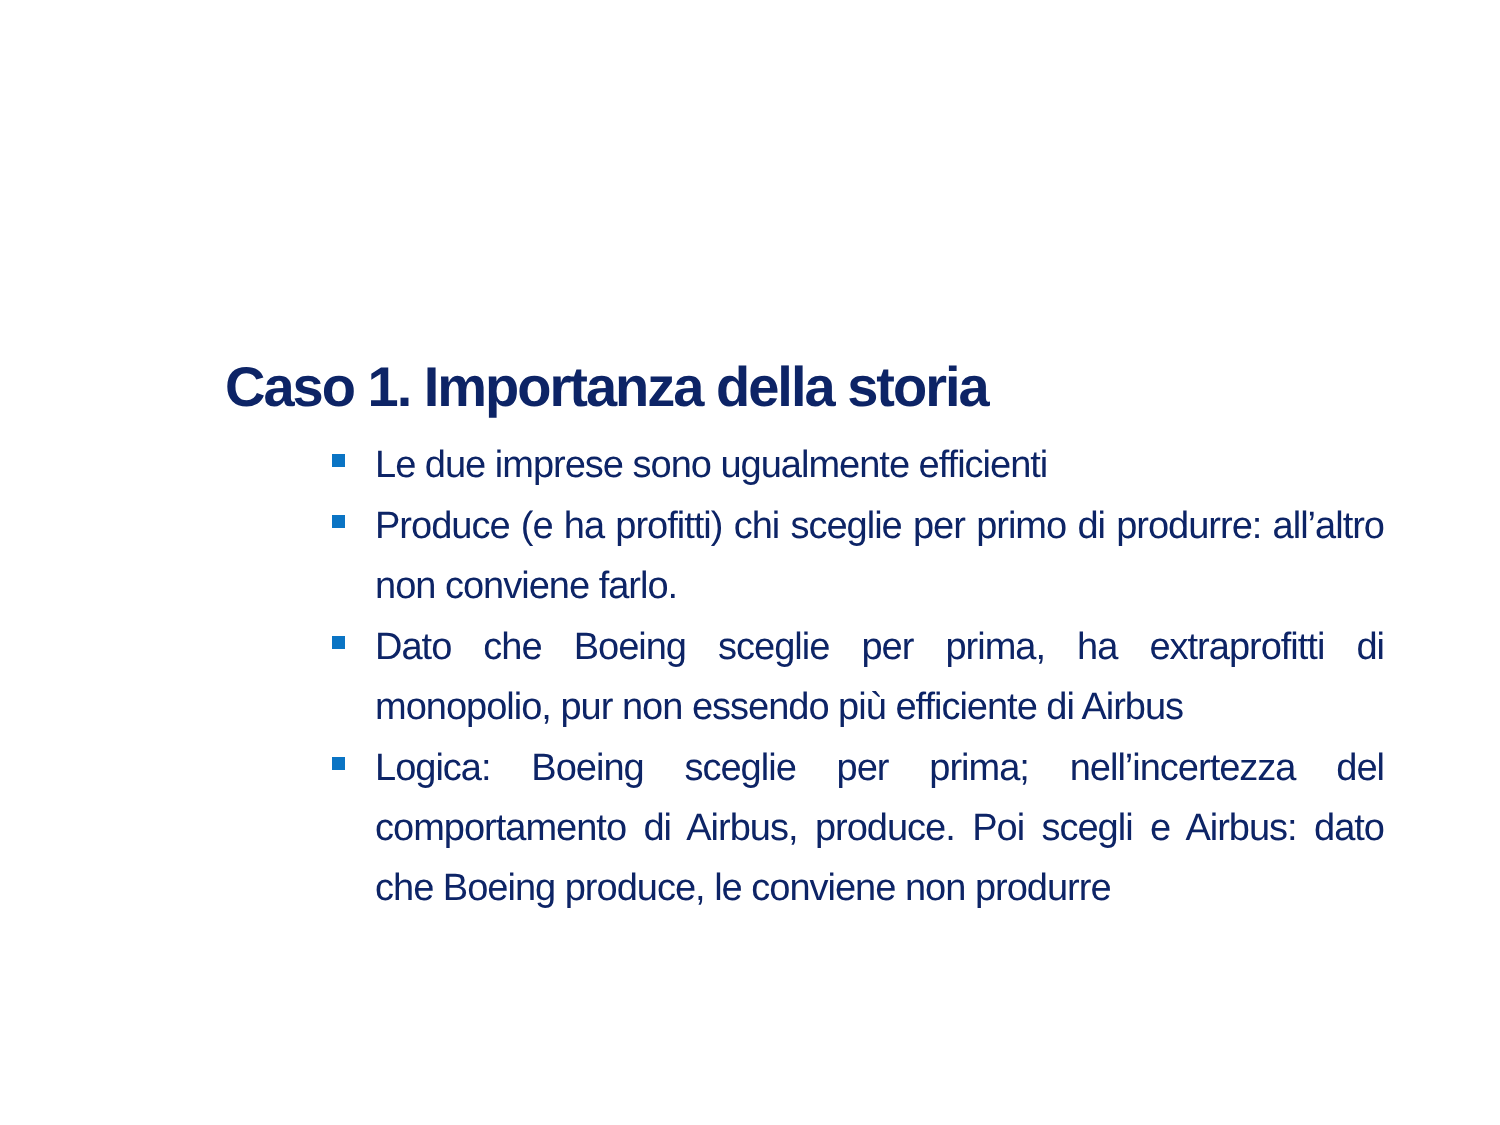Caso 1. Importanza della storia
Le due imprese sono ugualmente efficienti
Produce (e ha profitti) chi sceglie per primo di produrre: all’altro non conviene farlo.
Dato che Boeing sceglie per prima, ha extraprofitti di monopolio, pur non essendo più efficiente di Airbus
Logica: Boeing sceglie per prima; nell’incertezza del comportamento di Airbus, produce. Poi scegli e Airbus: dato che Boeing produce, le conviene non produrre